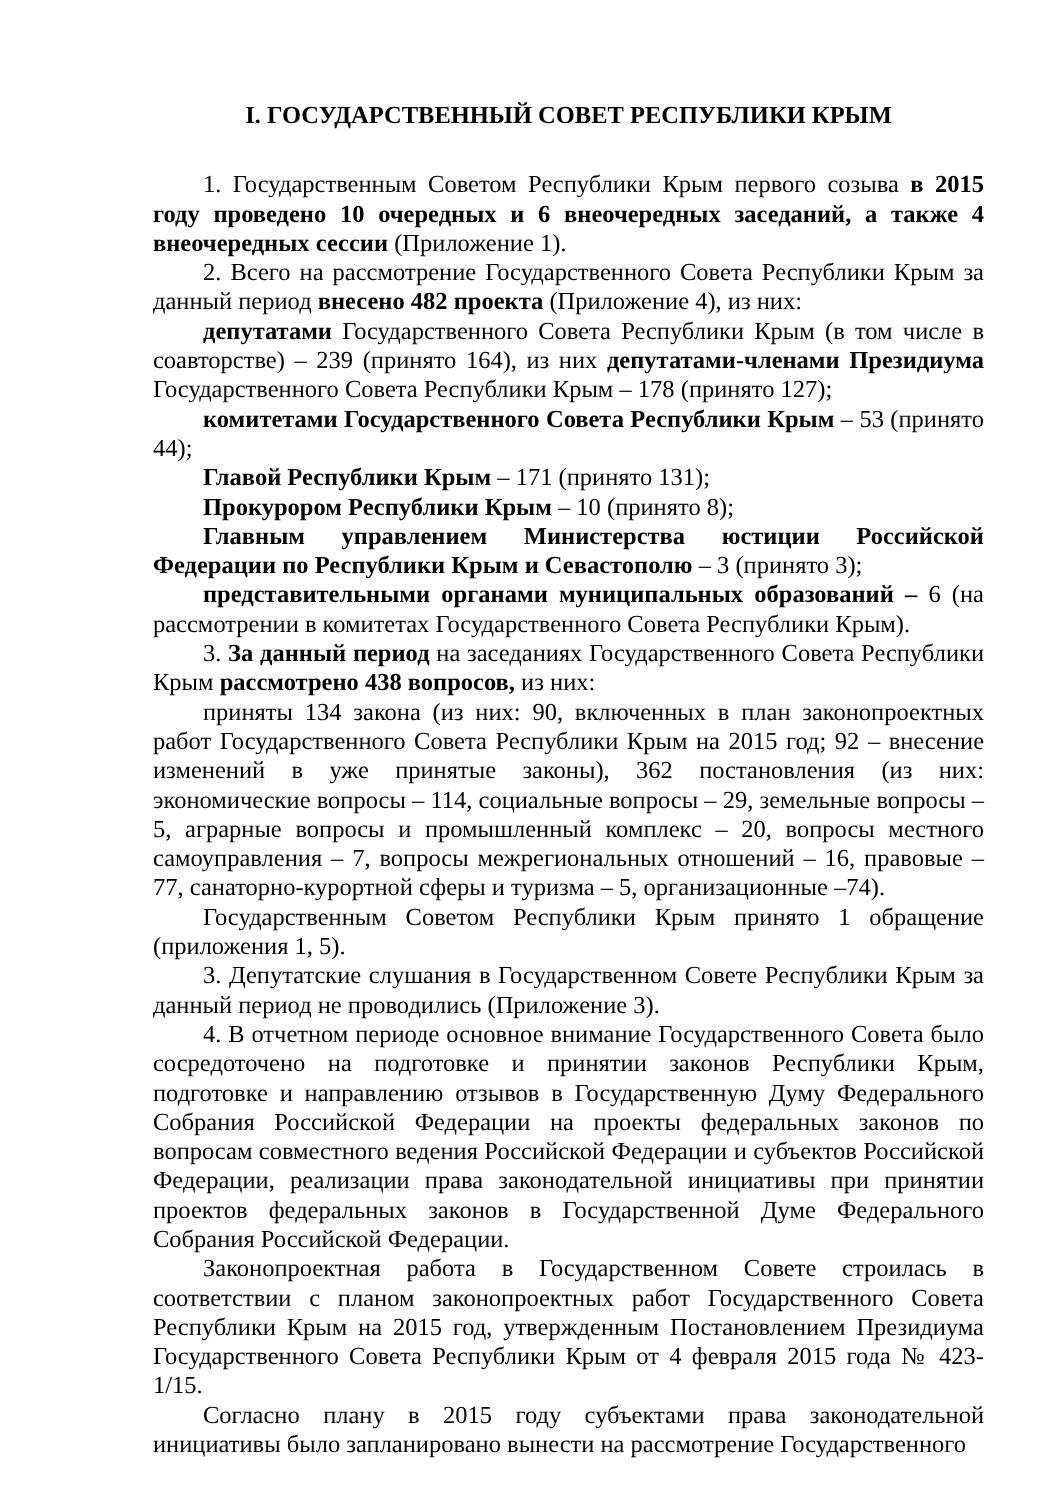I. ГОСУДАРСТВЕННЫЙ СОВЕТ РЕСПУБЛИКИ КРЫМ
1. Государственным Советом Республики Крым первого созыва в 2015 году проведено 10 очередных и 6 внеочередных заседаний, а также 4 внеочередных сессии (Приложение 1).
2. Всего на рассмотрение Государственного Совета Республики Крым за данный период внесено 482 проекта (Приложение 4), из них:
депутатами Государственного Совета Республики Крым (в том числе в соавторстве) – 239 (принято 164), из них депутатами-членами Президиума Государственного Совета Республики Крым – 178 (принято 127);
комитетами Государственного Совета Республики Крым – 53 (принято 44);
Главой Республики Крым – 171 (принято 131);
Прокурором Республики Крым – 10 (принято 8);
Главным управлением Министерства юстиции Российской Федерации по Республики Крым и Севастополю – 3 (принято 3);
представительными органами муниципальных образований – 6 (на рассмотрении в комитетах Государственного Совета Республики Крым).
3. За данный период на заседаниях Государственного Совета Республики Крым рассмотрено 438 вопросов, из них:
приняты 134 закона (из них: 90, включенных в план законопроектных работ Государственного Совета Республики Крым на 2015 год; 92 – внесение изменений в уже принятые законы), 362 постановления (из них: экономические вопросы – 114, социальные вопросы – 29, земельные вопросы – 5, аграрные вопросы и промышленный комплекс – 20, вопросы местного самоуправления – 7, вопросы межрегиональных отношений – 16, правовые – 77, санаторно-курортной сферы и туризма – 5, организационные –74).
Государственным Советом Республики Крым принято 1 обращение (приложения 1, 5).
3. Депутатские слушания в Государственном Совете Республики Крым за данный период не проводились (Приложение 3).
4. В отчетном периоде основное внимание Государственного Совета было сосредоточено на подготовке и принятии законов Республики Крым, подготовке и направлению отзывов в Государственную Думу Федерального Собрания Российской Федерации на проекты федеральных законов по вопросам совместного ведения Российской Федерации и субъектов Российской Федерации, реализации права законодательной инициативы при принятии проектов федеральных законов в Государственной Думе Федерального Собрания Российской Федерации.
Законопроектная работа в Государственном Совете строилась в соответствии с планом законопроектных работ Государственного Совета Республики Крым на 2015 год, утвержденным Постановлением Президиума Государственного Совета Республики Крым от 4 февраля 2015 года № 423-1/15.
Согласно плану в 2015 году субъектами права законодательной инициативы было запланировано вынести на рассмотрение Государственного